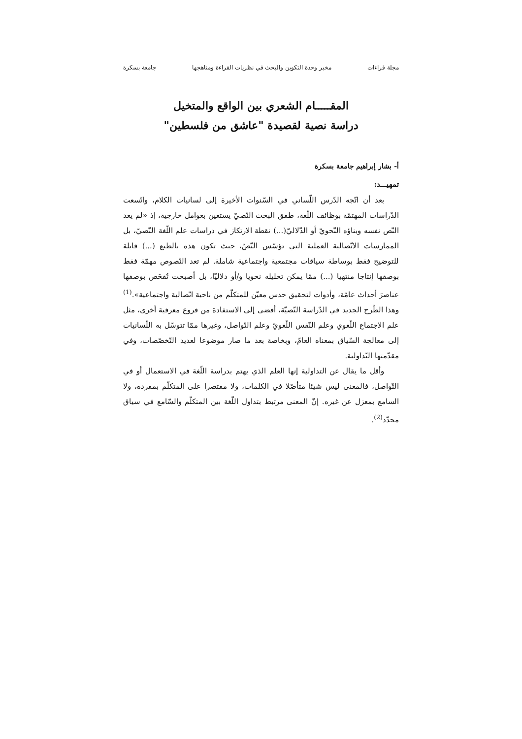مجلة قراءات مخبر وحدة التكوين والبحث في نظريات القراءة ومناهجها جامعة بسكرة
المقـــــام الشعري بين الواقع والمتخيل
دراسة نصية لقصيدة "عاشق من فلسطين"
أ- بشار إبراهيم جامعة بسكرة
تمهيـــد:
بعد أن اتّجه الدّرس اللّساني في السّنوات الأخيرة إلى لسانيات الكلام، واتّسعت الدّراسات المهتمّة بوظائف اللّغة، طفق البحث النّصيّ يستعين بعوامل خارجية، إذ «لم يعد النّص نفسه وبناؤه النّحويّ أو الدّلاليّ(...) نقطة الارتكاز في دراسات علم اللّغة النّصيّ، بل الممارسات الاتّصالية العملية التي تؤسّس النّصّ، حيث تكون هذه بالطبع (...) قابلة للتوضيح فقط بوساطة سياقات مجتمعية واجتماعية شاملة. لم تعد النّصوص مهمّة فقط بوصفها إنتاجا منتهيا (...) ممّا يمكن تحليله نحويا و/أو دلاليّا، بل أصبحت تُفحَص بوصفها عناصرَ أحداث عامّة، وأدوات لتحقيق حدس معيّن للمتكلّم من ناحية اتّصالية واجتماعية».<sup>(1)</sup> وهذا الطّرح الجديد في الدّراسة النّصيّة، أفضى إلى الاستفادة من فروع معرفية أخرى، مثل علم الاجتماع اللّغوي وعلم النّفس اللّغويّ وعلم التّواصل، وغيرها ممّا تتوسّل به اللّسانيات إلى معالجة السّياق بمعناه العامّ، وبخاصة بعد ما صار موضوعا لعديد التّخصّصات، وفي مقدّمتها التّداولية.
وأقل ما يقال عن التداولية إنها العلم الذي يهتم بدراسة اللّغة في الاستعمال أو في التّواصل، فالمعنى ليس شيئا متأصّلا في الكلمات، ولا مقتصرا على المتكلّم بمفرده، ولا السامع بمعزل عن غيره. إنّ المعنى مرتبط بتداول اللّغة بين المتكلّم والسّامع في سياق محدّد<sup>(2)</sup>.